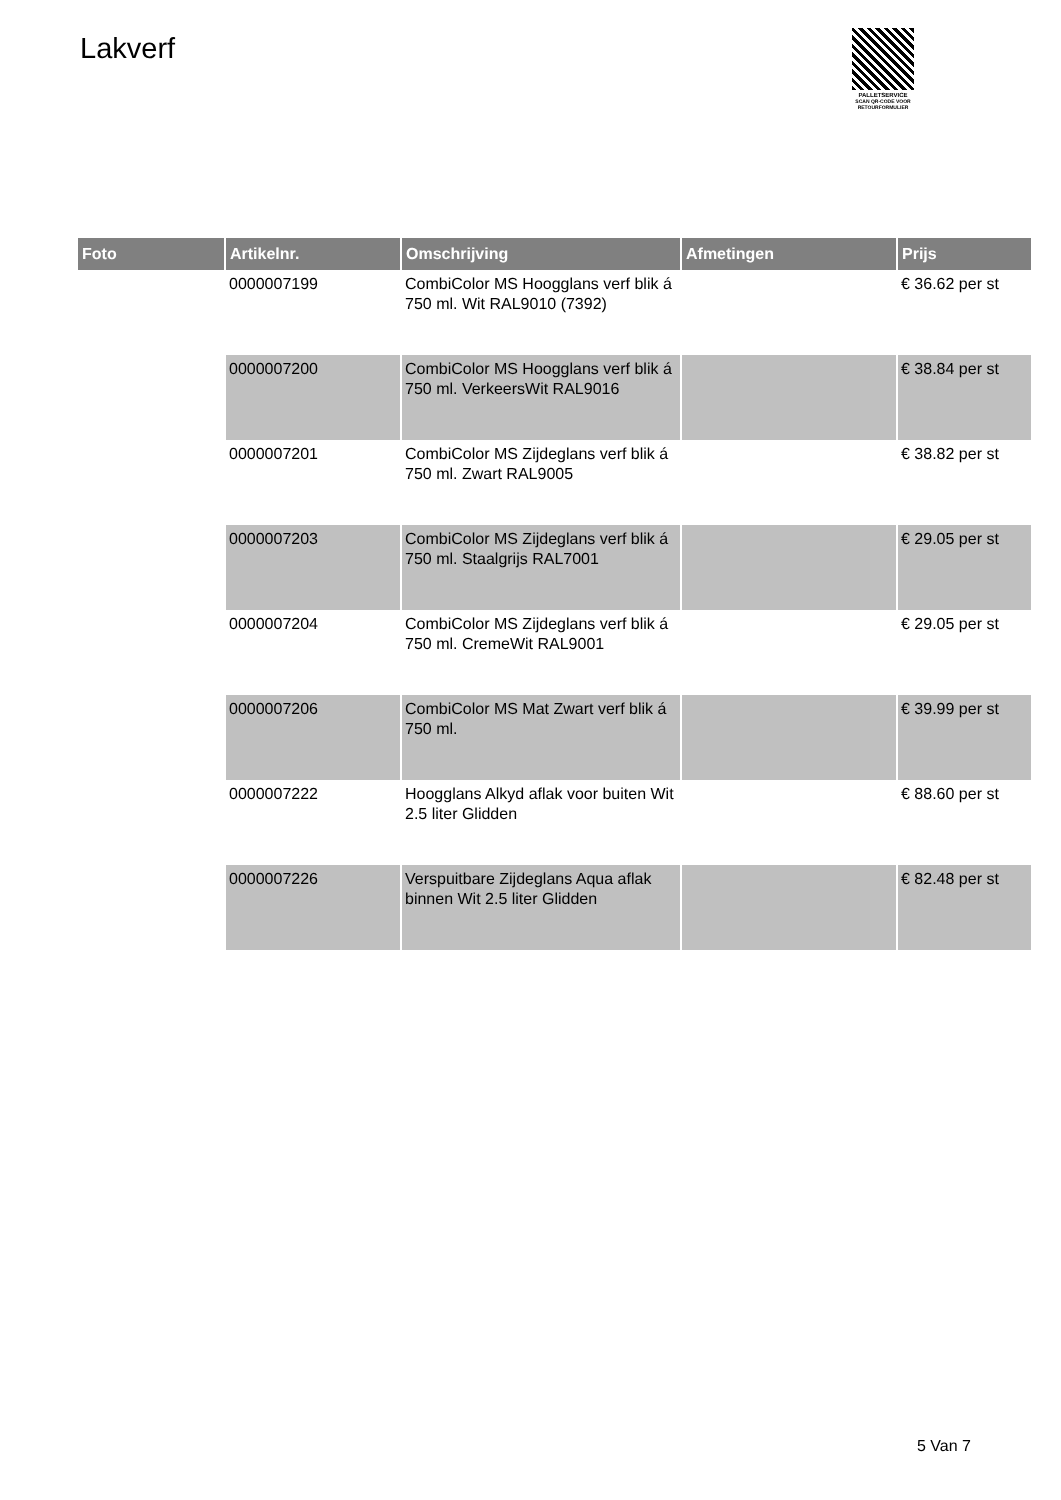Lakverf
PALLETSERVICE
SCAN QR-CODE VOOR RETOURFORMULIER
| Foto | Artikelnr. | Omschrijving | Afmetingen | Prijs |
| --- | --- | --- | --- | --- |
| | 0000007199 | CombiColor MS Hoogglans verf blik á 750 ml. Wit RAL9010 (7392) | | € 36.62 per st |
| | 0000007200 | CombiColor MS Hoogglans verf blik á 750 ml. VerkeersWit RAL9016 | | € 38.84 per st |
| | 0000007201 | CombiColor MS Zijdeglans verf blik á 750 ml. Zwart RAL9005 | | € 38.82 per st |
| | 0000007203 | CombiColor MS Zijdeglans verf blik á 750 ml. Staalgrijs RAL7001 | | € 29.05 per st |
| | 0000007204 | CombiColor MS Zijdeglans verf blik á 750 ml. CremeWit RAL9001 | | € 29.05 per st |
| | 0000007206 | CombiColor MS Mat Zwart verf blik á 750 ml. | | € 39.99 per st |
| | 0000007222 | Hoogglans Alkyd aflak voor buiten Wit 2.5 liter Glidden | | € 88.60 per st |
| | 0000007226 | Verspuitbare Zijdeglans Aqua aflak binnen Wit 2.5 liter Glidden | | € 82.48 per st |
5 Van 7